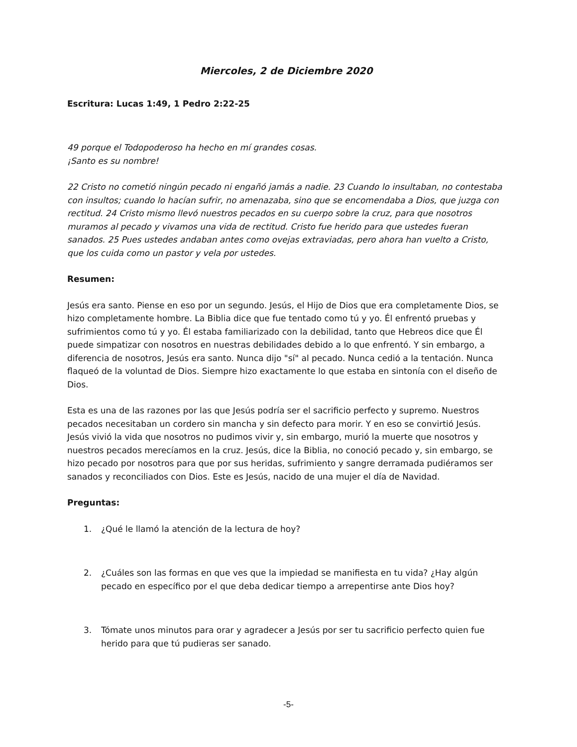Miercoles, 2 de Diciembre 2020
Escritura: Lucas 1:49, 1 Pedro 2:22-25
49 porque el Todopoderoso ha hecho en mí grandes cosas.
¡Santo es su nombre!
22 Cristo no cometió ningún pecado ni engañó jamás a nadie. 23 Cuando lo insultaban, no contestaba con insultos; cuando lo hacían sufrir, no amenazaba, sino que se encomendaba a Dios, que juzga con rectitud. 24 Cristo mismo llevó nuestros pecados en su cuerpo sobre la cruz, para que nosotros muramos al pecado y vivamos una vida de rectitud. Cristo fue herido para que ustedes fueran sanados. 25 Pues ustedes andaban antes como ovejas extraviadas, pero ahora han vuelto a Cristo, que los cuida como un pastor y vela por ustedes.
Resumen:
Jesús era santo. Piense en eso por un segundo. Jesús, el Hijo de Dios que era completamente Dios, se hizo completamente hombre. La Biblia dice que fue tentado como tú y yo. Él enfrentó pruebas y sufrimientos como tú y yo. Él estaba familiarizado con la debilidad, tanto que Hebreos dice que Él puede simpatizar con nosotros en nuestras debilidades debido a lo que enfrentó. Y sin embargo, a diferencia de nosotros, Jesús era santo. Nunca dijo "sí" al pecado. Nunca cedió a la tentación. Nunca flaqueó de la voluntad de Dios. Siempre hizo exactamente lo que estaba en sintonía con el diseño de Dios.
Esta es una de las razones por las que Jesús podría ser el sacrificio perfecto y supremo. Nuestros pecados necesitaban un cordero sin mancha y sin defecto para morir. Y en eso se convirtió Jesús. Jesús vivió la vida que nosotros no pudimos vivir y, sin embargo, murió la muerte que nosotros y nuestros pecados merecíamos en la cruz. Jesús, dice la Biblia, no conoció pecado y, sin embargo, se hizo pecado por nosotros para que por sus heridas, sufrimiento y sangre derramada pudiéramos ser sanados y reconciliados con Dios. Este es Jesús, nacido de una mujer el día de Navidad.
Preguntas:
1. ¿Qué le llamó la atención de la lectura de hoy?
2. ¿Cuáles son las formas en que ves que la impiedad se manifiesta en tu vida? ¿Hay algún pecado en específico por el que deba dedicar tiempo a arrepentirse ante Dios hoy?
3. Tómate unos minutos para orar y agradecer a Jesús por ser tu sacrificio perfecto quien fue herido para que tú pudieras ser sanado.
-5-